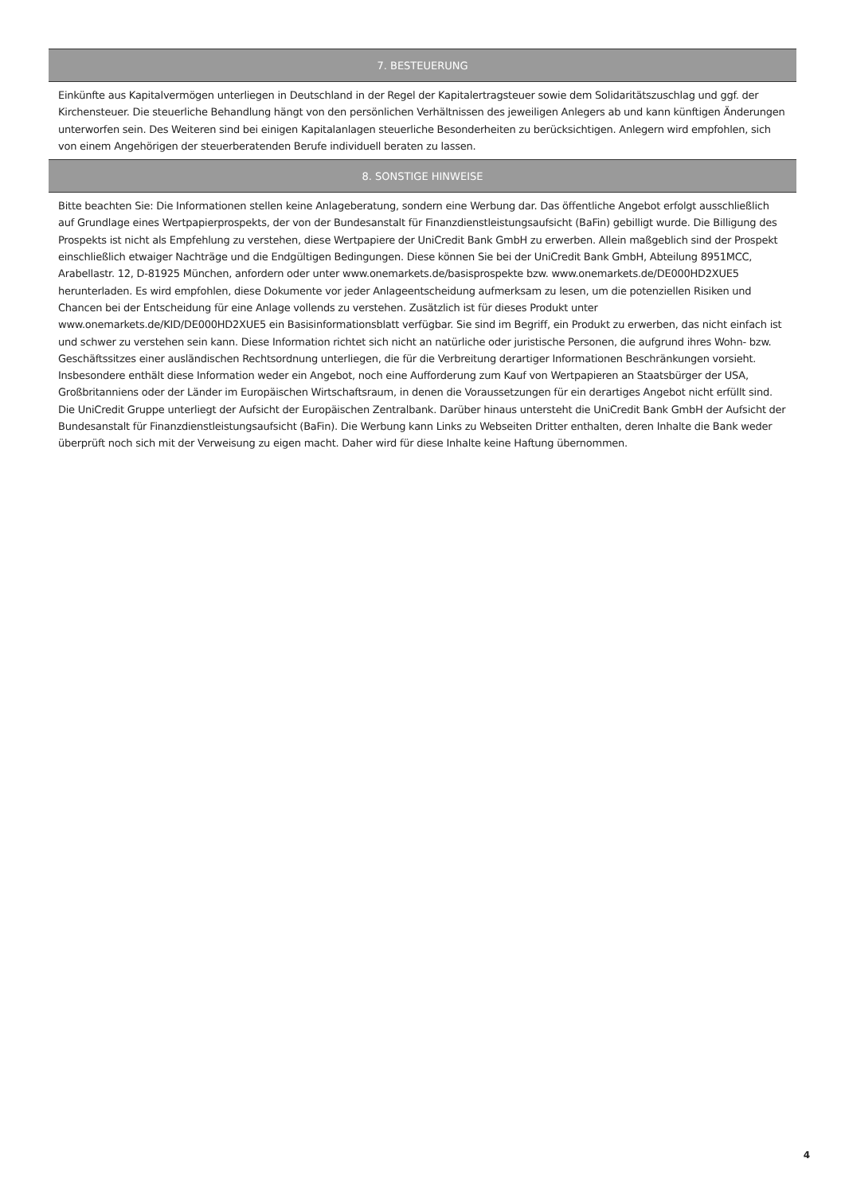7. BESTEUERUNG
Einkünfte aus Kapitalvermögen unterliegen in Deutschland in der Regel der Kapitalertragsteuer sowie dem Solidaritätszuschlag und ggf. der Kirchensteuer. Die steuerliche Behandlung hängt von den persönlichen Verhältnissen des jeweiligen Anlegers ab und kann künftigen Änderungen unterworfen sein. Des Weiteren sind bei einigen Kapitalanlagen steuerliche Besonderheiten zu berücksichtigen. Anlegern wird empfohlen, sich von einem Angehörigen der steuerberatenden Berufe individuell beraten zu lassen.
8. SONSTIGE HINWEISE
Bitte beachten Sie: Die Informationen stellen keine Anlageberatung, sondern eine Werbung dar. Das öffentliche Angebot erfolgt ausschließlich auf Grundlage eines Wertpapierprospekts, der von der Bundesanstalt für Finanzdienstleistungsaufsicht (BaFin) gebilligt wurde. Die Billigung des Prospekts ist nicht als Empfehlung zu verstehen, diese Wertpapiere der UniCredit Bank GmbH zu erwerben. Allein maßgeblich sind der Prospekt einschließlich etwaiger Nachträge und die Endgültigen Bedingungen. Diese können Sie bei der UniCredit Bank GmbH, Abteilung 8951MCC, Arabellastr. 12, D-81925 München, anfordern oder unter www.onemarkets.de/basisprospekte bzw. www.onemarkets.de/DE000HD2XUE5 herunterladen. Es wird empfohlen, diese Dokumente vor jeder Anlageentscheidung aufmerksam zu lesen, um die potenziellen Risiken und Chancen bei der Entscheidung für eine Anlage vollends zu verstehen. Zusätzlich ist für dieses Produkt unter www.onemarkets.de/KID/DE000HD2XUE5 ein Basisinformationsblatt verfügbar. Sie sind im Begriff, ein Produkt zu erwerben, das nicht einfach ist und schwer zu verstehen sein kann. Diese Information richtet sich nicht an natürliche oder juristische Personen, die aufgrund ihres Wohn- bzw. Geschäftssitzes einer ausländischen Rechtsordnung unterliegen, die für die Verbreitung derartiger Informationen Beschränkungen vorsieht. Insbesondere enthält diese Information weder ein Angebot, noch eine Aufforderung zum Kauf von Wertpapieren an Staatsbürger der USA, Großbritanniens oder der Länder im Europäischen Wirtschaftsraum, in denen die Voraussetzungen für ein derartiges Angebot nicht erfüllt sind. Die UniCredit Gruppe unterliegt der Aufsicht der Europäischen Zentralbank. Darüber hinaus untersteht die UniCredit Bank GmbH der Aufsicht der Bundesanstalt für Finanzdienstleistungsaufsicht (BaFin). Die Werbung kann Links zu Webseiten Dritter enthalten, deren Inhalte die Bank weder überprüft noch sich mit der Verweisung zu eigen macht. Daher wird für diese Inhalte keine Haftung übernommen.
4